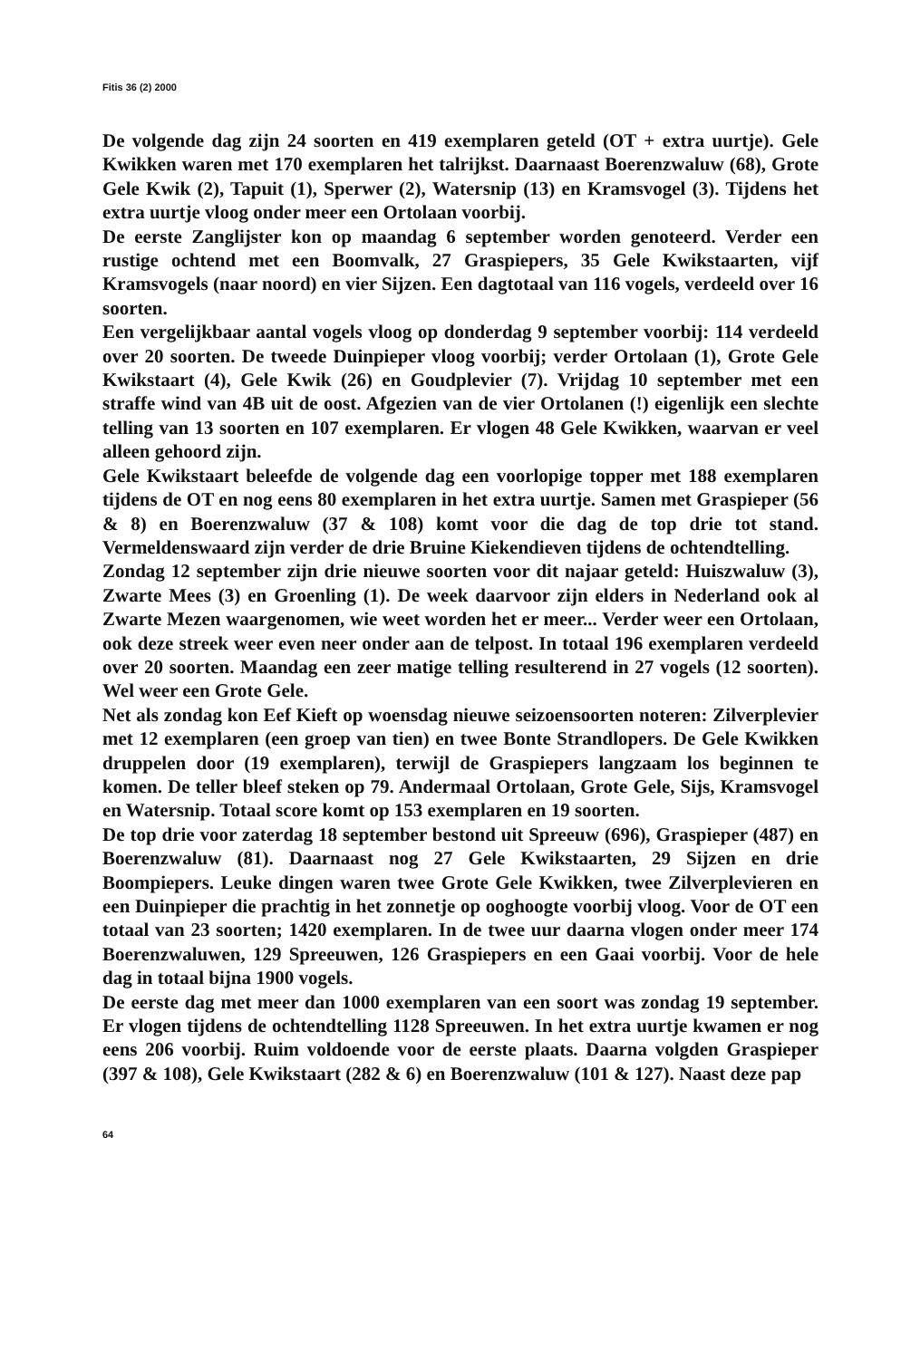Fitis 36 (2) 2000
De volgende dag zijn 24 soorten en 419 exemplaren geteld (OT + extra uurtje). Gele Kwikken waren met 170 exemplaren het talrijkst. Daarnaast Boerenzwaluw (68), Grote Gele Kwik (2), Tapuit (1), Sperwer (2), Watersnip (13) en Kramsvogel (3). Tijdens het extra uurtje vloog onder meer een Ortolaan voorbij.
De eerste Zanglijster kon op maandag 6 september worden genoteerd. Verder een rustige ochtend met een Boomvalk, 27 Graspiepers, 35 Gele Kwikstaarten, vijf Kramsvogels (naar noord) en vier Sijzen. Een dagtotaal van 116 vogels, verdeeld over 16 soorten.
Een vergelijkbaar aantal vogels vloog op donderdag 9 september voorbij: 114 verdeeld over 20 soorten. De tweede Duinpieper vloog voorbij; verder Ortolaan (1), Grote Gele Kwikstaart (4), Gele Kwik (26) en Goudplevier (7). Vrijdag 10 september met een straffe wind van 4B uit de oost. Afgezien van de vier Ortolanen (!) eigenlijk een slechte telling van 13 soorten en 107 exemplaren. Er vlogen 48 Gele Kwikken, waarvan er veel alleen gehoord zijn.
Gele Kwikstaart beleefde de volgende dag een voorlopige topper met 188 exemplaren tijdens de OT en nog eens 80 exemplaren in het extra uurtje. Samen met Graspieper (56 & 8) en Boerenzwaluw (37 & 108) komt voor die dag de top drie tot stand. Vermeldenswaard zijn verder de drie Bruine Kiekendieven tijdens de ochtendtelling.
Zondag 12 september zijn drie nieuwe soorten voor dit najaar geteld: Huiszwaluw (3), Zwarte Mees (3) en Groenling (1). De week daarvoor zijn elders in Nederland ook al Zwarte Mezen waargenomen, wie weet worden het er meer... Verder weer een Ortolaan, ook deze streek weer even neer onder aan de telpost. In totaal 196 exemplaren verdeeld over 20 soorten. Maandag een zeer matige telling resulterend in 27 vogels (12 soorten). Wel weer een Grote Gele.
Net als zondag kon Eef Kieft op woensdag nieuwe seizoensoorten noteren: Zilverplevier met 12 exemplaren (een groep van tien) en twee Bonte Strandlopers. De Gele Kwikken druppelen door (19 exemplaren), terwijl de Graspiepers langzaam los beginnen te komen. De teller bleef steken op 79. Andermaal Ortolaan, Grote Gele, Sijs, Kramsvogel en Watersnip. Totaal score komt op 153 exemplaren en 19 soorten.
De top drie voor zaterdag 18 september bestond uit Spreeuw (696), Graspieper (487) en Boerenzwaluw (81). Daarnaast nog 27 Gele Kwikstaarten, 29 Sijzen en drie Boompiepers. Leuke dingen waren twee Grote Gele Kwikken, twee Zilverplevieren en een Duinpieper die prachtig in het zonnetje op ooghoogte voorbij vloog. Voor de OT een totaal van 23 soorten; 1420 exemplaren. In de twee uur daarna vlogen onder meer 174 Boerenzwaluwen, 129 Spreeuwen, 126 Graspiepers en een Gaai voorbij. Voor de hele dag in totaal bijna 1900 vogels.
De eerste dag met meer dan 1000 exemplaren van een soort was zondag 19 september. Er vlogen tijdens de ochtendtelling 1128 Spreeuwen. In het extra uurtje kwamen er nog eens 206 voorbij. Ruim voldoende voor de eerste plaats. Daarna volgden Graspieper (397 & 108), Gele Kwikstaart (282 & 6) en Boerenzwaluw (101 & 127). Naast deze pap
64